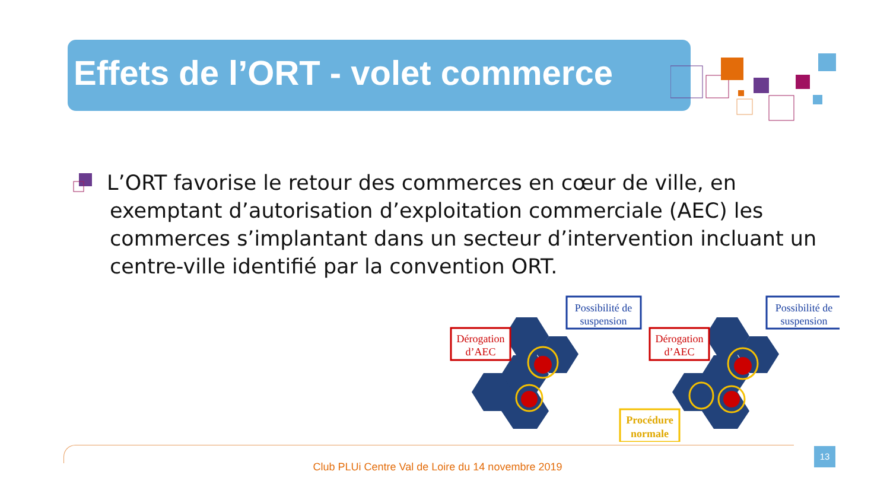Effets de l’ORT - volet commerce
L’ORT favorise le retour des commerces en cœur de ville, en exemptant d’autorisation d’exploitation commerciale (AEC) les commerces s’implantant dans un secteur d’intervention incluant un centre-ville identifié par la convention ORT.
Possibilité de
suspension
Possibilité de
suspension
Dérogation
d’AEC
Dérogation
d’AEC
Procédure
normale
Club PLUi Centre Val de Loire du 14 novembre 2019
13